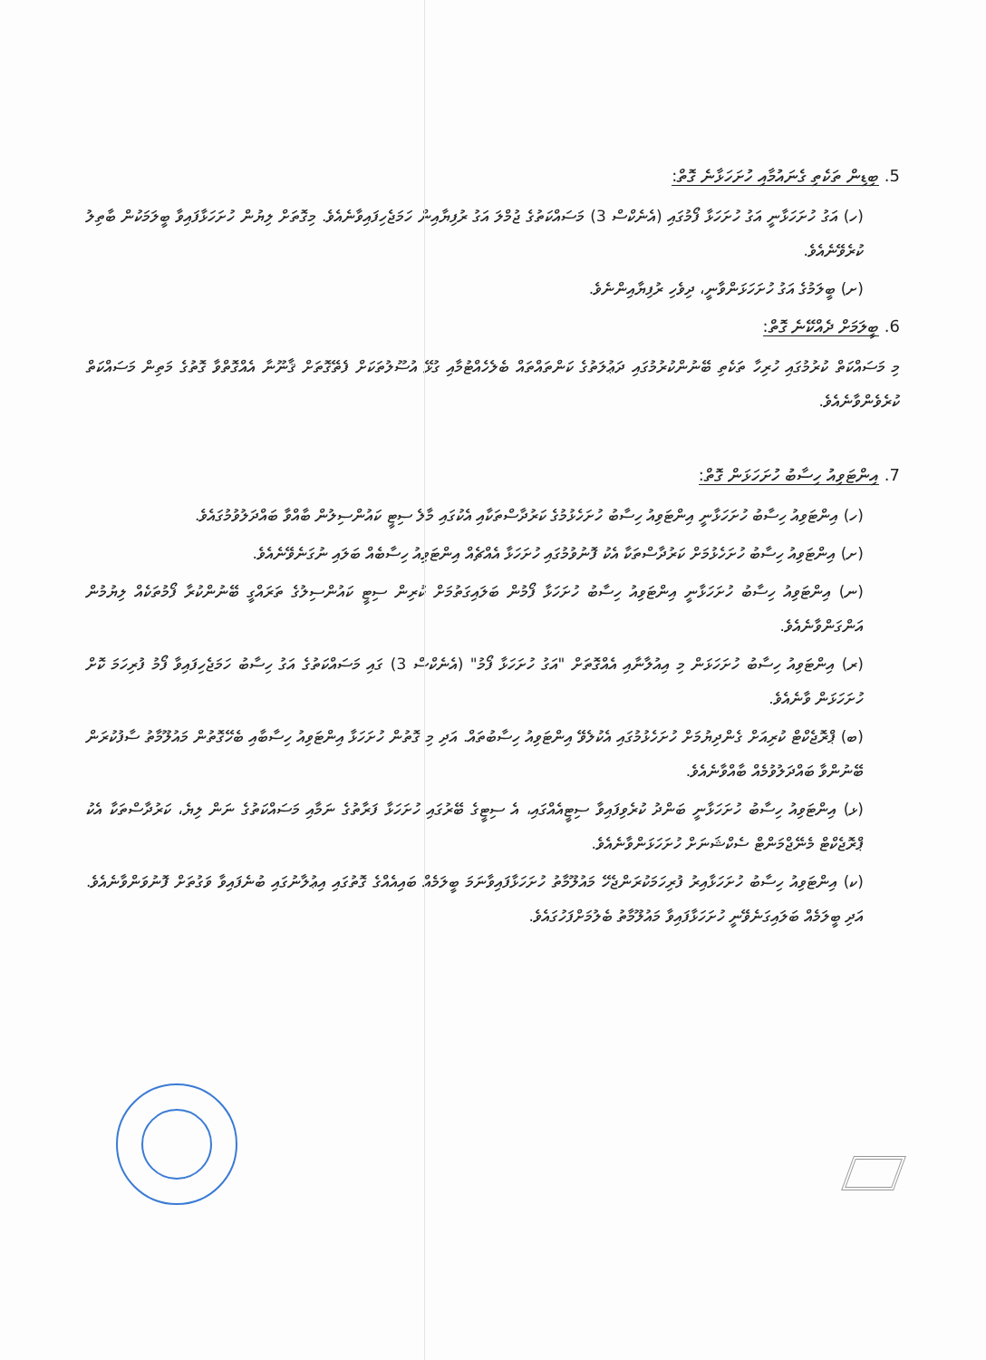5. ބިޑިން ތަކެތި ގެނައުމާއި ހުށަހަޅާނެ ގޮތް:
(ހ) އަގު ހުށަހަޅާނީ އަގު ހުށަހަޅާ ފޯމުގައި (އެނެކްސް 3) މަސައްކަތުގެ ޖުމްލަ އަގު ރުފިޔާއިން ހަމަޖެހިފައިވާނެއެވެ. މިގޮތަށް ލިޔުން ހުށަހަޅާފައިވާ ބީލަމަކުން ބާތިލު ކުރެވޭނެއެވެ.
(ށ) ބީލަމުގެ އަގު ހުށަހަޅަންވާނީ، ދިވެހި ރުފިޔާއިންނެވެ.
6. ބީލަމަށް ދެއްކޭނެ ގޮތް:
މި މަސައްކަތް ކުރުމުގައި ހުރިހާ ތަކެތި ބޭނުންކުރުމުގައި ދަޢުލަތުގެ ކަންތައްތައް ބެލެހެއްޓުމާއި ގުޅޭ އުސޫލުތަކަށް ފެތޭގޮތަށް ޤާނޫނާ އެއްގޮތްވާ ގޮތުގެ މަތިން މަސައްކަތް ކުރެވެންވާނެއެވެ.
7. އިންޓަވިއު ހިސާބު ހުށަހަޅަން ގޮތް:
(ހ) އިންޓަވިއު ހިސާބު ހުށަހަޅާނީ އިންޓަވިއު ހިސާބު ހުށަހެޅުމުގެ ކަރުދާސްތަކާއި އެކުގައި މާލެ ސިޓީ ކައުންސިލުން ބާއްވާ ބައްދަލުވުމުގައެވެ.
(ށ) އިންޓަވިއު ހިސާބު ހުށަހެޅުމަށް ކަރުދާސްތަކާ އެކު ފޮނުވުމުގައި ހުށަހަޅާ އެއްޗެއް އިންޓަވިއު ހިސާބެއް ބަލައި ނުގަނެވޭނެއެވެ.
(ނ) އިންޓަވިއު ހިސާބު ހުށަހަޅާނީ އިންޓަވިއު ހިސާބު ހުށަހަޅާ ފޯމުން ބަލައިގަތުމަށް ކުރިން ސިޓީ ކައުންސިލުގެ ތަރައްގީ ބޭނުންކުރާ ފޯމުތަކެއް ލިޔުމުން އަންގަންވާނެއެވެ.
(ރ) އިންޓަވިއު ހިސާބު ހުށަހަޅަން މި އިއުލާނާއި އެއްގޮތަށް "އަގު ހުށަހަޅާ ފޯމު" (އެނެކްސް 3) ގައި މަސައްކަތުގެ އަގު ހިސާބު ހަމަޖެހިފައިވާ ފޯމު ފުރިހަމަ ކޮށް ހުށަހަޅަން ވާނެއެވެ.
(ބ) ޕްރޮޖެކްޓް ކުރިއަށް ގެންދިޔުމަށް ހުށަހެޅުމުގައި އެކުލެވޭ އިންޓަވިއު ހިސާބުތައް. އަދި މި ގޮތުން ހުށަހަޅާ އިންޓަވިއު ހިސާބާއި ބެހޭގޮތުން މައުލޫމާތު ސާފުކުރަން ބޭނުންވާ ބައްދަލުވުމެއް ބާއްވާނެއެވެ.
(ޅ) އިންޓަވިއު ހިސާބު ހުށަހަޅާނީ ބަންދު ކުރެވިފައިވާ ސިޓީއެއްގައި، އެ ސިޓީގެ ބޭރުގައި ހުށަހަޅާ ފަރާތުގެ ނަމާއި މަސައްކަތުގެ ނަން ލިޔެ، ކަރުދާސްތަކާ އެކު ޕްރޮޖެކްޓް މެނޭޖްމަންޓް ސެކްޝަނަށް ހުށަހަޅަންވާނެއެވެ.
(ކ) އިންޓަވިއު ހިސާބު ހުށަހަޅާއިރު ފުރިހަމަކުރަންޖެހޭ މައުލޫމާތު ހުށަހަޅާފައިވާނަމަ ބީލަމެއް ބައިއެއްގެ ގޮތުގައި އިޢުލާނުގައި ބުނެފައިވާ ވަގުތަށް ފޮނުވަންވާނެއެވެ. އަދި ބީލަމެއް ބަލައިގަނެވޭނީ ހުށަހަޅާފައިވާ މައުލޫމާތު ބެލުމަށްފަހުގައެވެ.